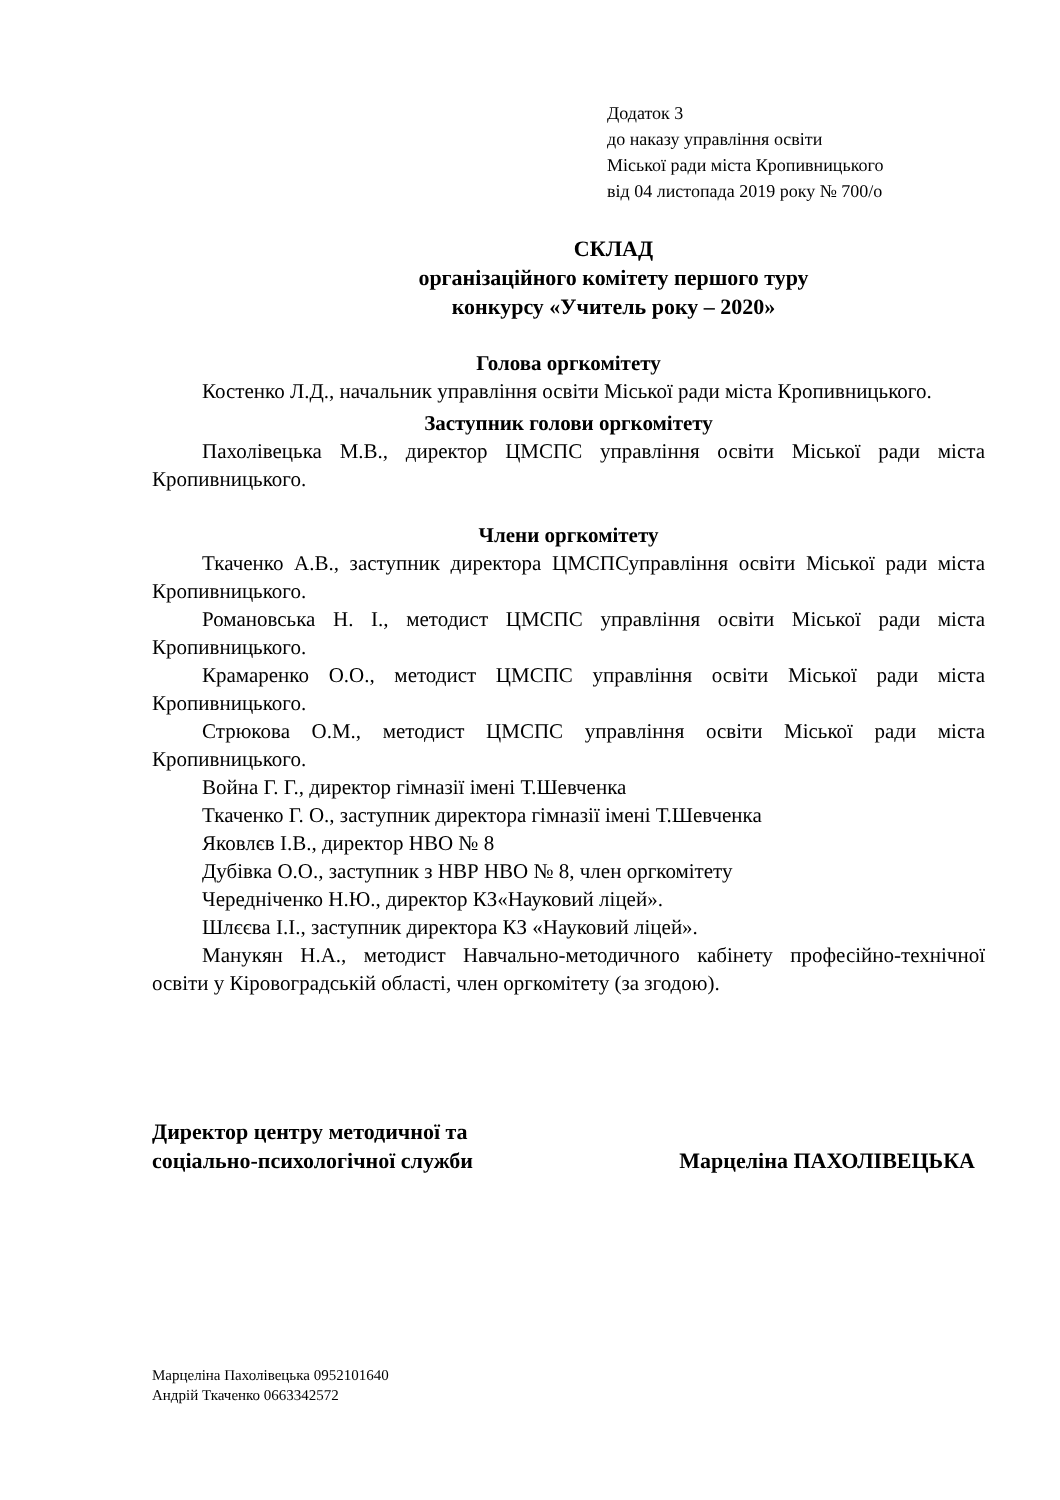Додаток 3
до наказу управління освіти
Міської ради міста Кропивницького
від 04 листопада 2019 року № 700/о
СКЛАД
організаційного комітету першого туру
конкурсу «Учитель року – 2020»
Голова оргкомітету
Костенко Л.Д., начальник управління освіти Міської ради міста Кропивницького.
Заступник голови оргкомітету
Пахолівецька М.В., директор ЦМСПС управління освіти Міської ради міста Кропивницького.
Члени оргкомітету
Ткаченко А.В., заступник директора ЦМСПСуправління освіти Міської ради міста Кропивницького.
Романовська Н. І., методист ЦМСПС управління освіти Міської ради міста Кропивницького.
Крамаренко О.О., методист ЦМСПС управління освіти Міської ради міста Кропивницького.
Стрюкова О.М., методист ЦМСПС управління освіти Міської ради міста Кропивницького.
Война Г. Г., директор гімназії імені Т.Шевченка
Ткаченко Г. О., заступник директора гімназії імені Т.Шевченка
Яковлєв І.В., директор НВО № 8
Дубівка О.О., заступник з НВР НВО № 8, член оргкомітету
Чередніченко Н.Ю., директор КЗ«Науковий ліцей».
Шлєєва І.І., заступник директора КЗ «Науковий ліцей».
Манукян Н.А., методист Навчально-методичного кабінету професійно-технічної освіти у Кіровоградській області, член оргкомітету (за згодою).
Директор центру методичної та
соціально-психологічної служби
Марцеліна ПАХОЛІВЕЦЬКА
Марцеліна Пахолівецька 0952101640
Андрій Ткаченко 0663342572